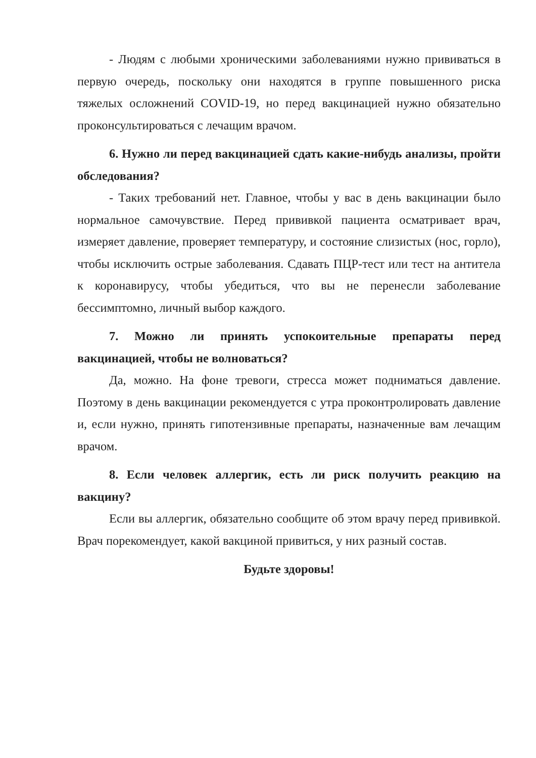- Людям с любыми хроническими заболеваниями нужно прививаться в первую очередь, поскольку они находятся в группе повышенного риска тяжелых осложнений COVID-19, но перед вакцинацией нужно обязательно проконсультироваться с лечащим врачом.
6. Нужно ли перед вакцинацией сдать какие-нибудь анализы, пройти обследования?
- Таких требований нет. Главное, чтобы у вас в день вакцинации было нормальное самочувствие. Перед прививкой пациента осматривает врач, измеряет давление, проверяет температуру, и состояние слизистых (нос, горло), чтобы исключить острые заболевания. Сдавать ПЦР-тест или тест на антитела к коронавирусу, чтобы убедиться, что вы не перенесли заболевание бессимптомно, личный выбор каждого.
7. Можно ли принять успокоительные препараты перед вакцинацией, чтобы не волноваться?
Да, можно. На фоне тревоги, стресса может подниматься давление. Поэтому в день вакцинации рекомендуется с утра проконтролировать давление и, если нужно, принять гипотензивные препараты, назначенные вам лечащим врачом.
8. Если человек аллергик, есть ли риск получить реакцию на вакцину?
Если вы аллергик, обязательно сообщите об этом врачу перед прививкой. Врач порекомендует, какой вакциной привиться, у них разный состав.
Будьте здоровы!